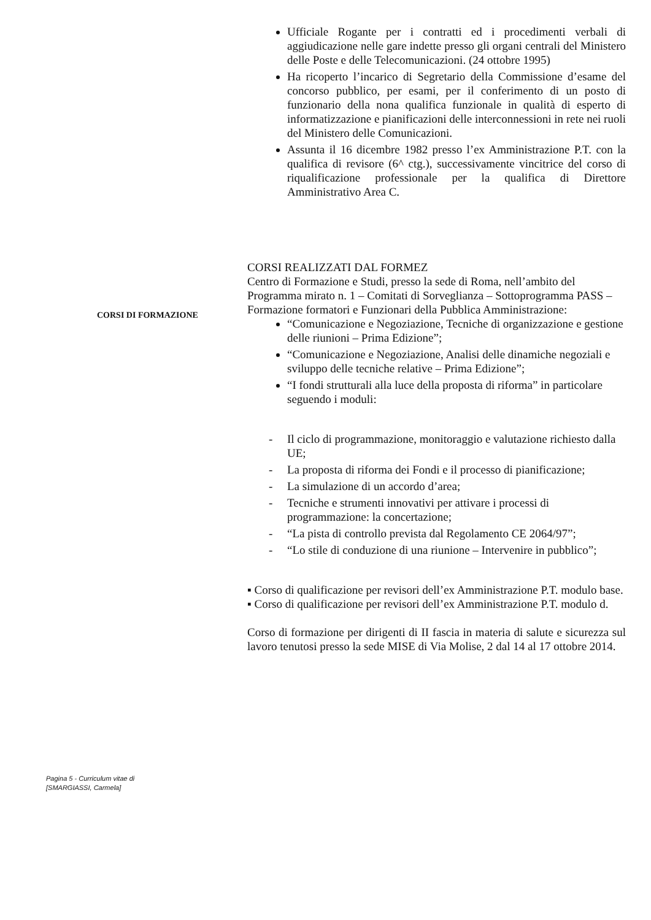Ufficiale Rogante per i contratti ed i procedimenti verbali di aggiudicazione nelle gare indette presso gli organi centrali del Ministero delle Poste e delle Telecomunicazioni. (24 ottobre 1995)
Ha ricoperto l’incarico di Segretario della Commissione d’esame del concorso pubblico, per esami, per il conferimento di un posto di funzionario della nona qualifica funzionale in qualità di esperto di informatizzazione e pianificazioni delle interconnessioni in rete nei ruoli del Ministero delle Comunicazioni.
Assunta il 16 dicembre 1982 presso l’ex Amministrazione P.T. con la qualifica di revisore (6^ ctg.), successivamente vincitrice del corso di riqualificazione professionale per la qualifica di Direttore Amministrativo Area C.
CORSI REALIZZATI DAL FORMEZ
Centro di Formazione e Studi, presso la sede di Roma, nell’ambito del Programma mirato n. 1 – Comitati di Sorveglianza – Sottoprogramma PASS – Formazione formatori e Funzionari della Pubblica Amministrazione:
“Comunicazione e Negoziazione, Tecniche di organizzazione e gestione delle riunioni – Prima Edizione”;
“Comunicazione e Negoziazione, Analisi delle dinamiche negoziali e sviluppo delle tecniche relative – Prima Edizione”;
“I fondi strutturali alla luce della proposta di riforma” in particolare seguendo i moduli:
- Il ciclo di programmazione, monitoraggio e valutazione richiesto dalla UE;
- La proposta di riforma dei Fondi e il processo di pianificazione;
- La simulazione di un accordo d’area;
- Tecniche e strumenti innovativi per attivare i processi di programmazione: la concertazione;
- “La pista di controllo prevista dal Regolamento CE 2064/97”;
- “Lo stile di conduzione di una riunione – Intervenire in pubblico”;
▪ Corso di qualificazione per revisori dell’ex Amministrazione P.T. modulo base.
▪ Corso di qualificazione per revisori dell’ex Amministrazione P.T. modulo d.
Corso di formazione per dirigenti di II fascia in materia di salute e sicurezza sul lavoro tenutosi presso la sede MISE di Via Molise, 2 dal 14 al 17 ottobre 2014.
CORSI DI FORMAZIONE
Pagina 5 - Curriculum vitae di
[SMARGIASSI, Carmela]